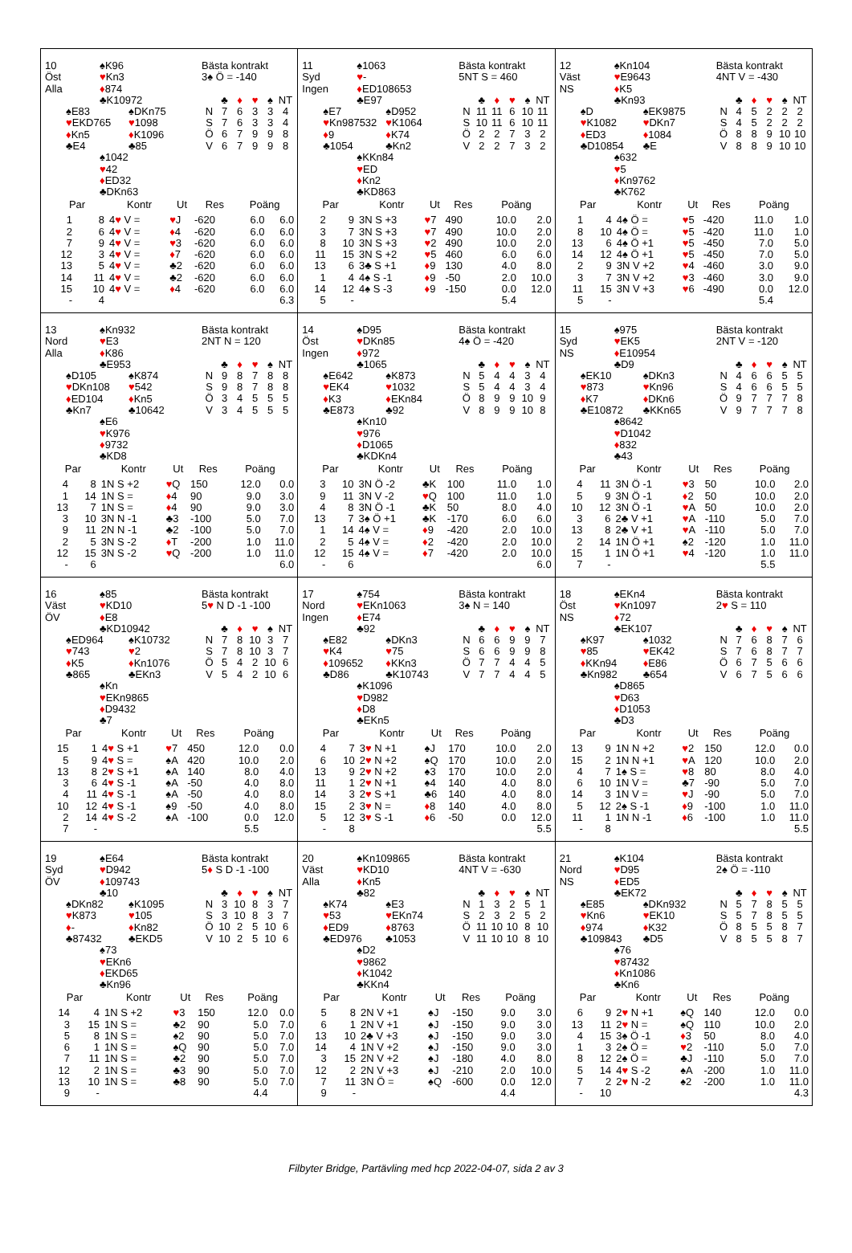10
Öst
Alla
♠K96
♥Kn3
♦874
♣K10972
♠E83
♥EKD765
♦Kn5
♣E4
♠DKn75
♥1098
♦K1096
♣85
♠1042
♥42
♦ED32
♣DKn63
Bästa kontrakt
3♠ Ö = -140
| | ♣ | ♦ | ♥ | ♠ | NT |
| --- | --- | --- | --- | --- | --- |
| N | 7 | 6 | 3 | 3 | 4 |
| S | 7 | 6 | 3 | 3 | 4 |
| Ö | 6 | 7 | 9 | 9 | 8 |
| V | 6 | 7 | 9 | 9 | 8 |
| Par | | Kontr | Ut | Res | Poäng | |
| --- | --- | --- | --- | --- | --- | --- |
| 1 | 8 | 4 ♥ V = | ♥ J | -620 | 6.0 | 6.0 |
| 2 | 6 | 4 ♥ V = | ♦ 4 | -620 | 6.0 | 6.0 |
| 7 | 9 | 4 ♥ V = | ♥ 3 | -620 | 6.0 | 6.0 |
| 12 | 3 | 4 ♥ V = | ♦ 7 | -620 | 6.0 | 6.0 |
| 13 | 5 | 4 ♥ V = | ♣2 | -620 | 6.0 | 6.0 |
| 14 | 11 | 4 ♥ V = | ♣2 | -620 | 6.0 | 6.0 |
| 15 | 10 | 4 ♥ V = | ♦ 4 | -620 | 6.0 | 6.0 |
| - | 4 | | | | | 6.3 |
11
Syd
Ingen
♠1063
♥-
♦ED108653
♣E97
♠E7
♥Kn987532
♦9
♣1054
♠D952
♥K1064
♦K74
♣Kn2
♠KKn84
♥ED
♦Kn2
♣KD863
Bästa kontrakt
5NT S = 460
| | ♣ | ♦ | ♥ | ♠ | NT |
| --- | --- | --- | --- | --- | --- |
| N | 11 | 11 | 6 | 10 | 11 |
| S | 10 | 11 | 6 | 10 | 11 |
| Ö | 2 | 2 | 7 | 3 | 2 |
| V | 2 | 2 | 7 | 3 | 2 |
| Par | | Kontr | Ut | Res | Poäng | |
| --- | --- | --- | --- | --- | --- | --- |
| 2 | 9 | 3N S +3 | ♥ 7 | 490 | 10.0 | 2.0 |
| 3 | 7 | 3N S +3 | ♥ 7 | 490 | 10.0 | 2.0 |
| 8 | 10 | 3N S +3 | ♥ 2 | 490 | 10.0 | 2.0 |
| 11 | 15 | 3N S +2 | ♥ 5 | 460 | 6.0 | 6.0 |
| 13 | 6 | 3♣ S +1 | ♦ 9 | 130 | 4.0 | 8.0 |
| 1 | 4 | 4♠ S -1 | ♦ 9 | -50 | 2.0 | 10.0 |
| 14 | 12 | 4♠ S -3 | ♦ 9 | -150 | 0.0 | 12.0 |
| 5 | - | | | | 5.4 | |
12
Väst
NS
♠Kn104
♥E9643
♦K5
♣Kn93
♠D
♥K1082
♦ED3
♣D10854
♠EK9875
♥DKn7
♦1084
♣E
♠632
♥5
♦Kn9762
♣K762
Bästa kontrakt
4NT V = -430
| | ♣ | ♦ | ♥ | ♠ | NT |
| --- | --- | --- | --- | --- | --- |
| N | 4 | 5 | 2 | 2 | 2 |
| S | 4 | 5 | 2 | 2 | 2 |
| Ö | 8 | 8 | 9 | 10 | 10 |
| V | 8 | 8 | 9 | 10 | 10 |
| Par | | Kontr | Ut | Res | Poäng | |
| --- | --- | --- | --- | --- | --- | --- |
| 1 | 4 | 4♠ Ö = | ♥ 5 | -420 | 11.0 | 1.0 |
| 8 | 10 | 4♠ Ö = | ♥ 5 | -420 | 11.0 | 1.0 |
| 13 | 6 | 4♠ Ö +1 | ♥ 5 | -450 | 7.0 | 5.0 |
| 14 | 12 | 4♠ Ö +1 | ♥ 5 | -450 | 7.0 | 5.0 |
| 2 | 9 | 3N V +2 | ♥ 4 | -460 | 3.0 | 9.0 |
| 3 | 7 | 3N V +2 | ♥ 3 | -460 | 3.0 | 9.0 |
| 11 | 15 | 3N V +3 | ♥ 6 | -490 | 0.0 | 12.0 |
| 5 | - | | | | 5.4 | |
13
Nord
Alla
♠Kn932
♥E3
♦K86
♣E953
♠D105
♥DKn108
♦ED104
♣Kn7
♠K874
♥542
♦Kn5
♣10642
♠E6
♥K976
♦9732
♣KD8
Bästa kontrakt
2NT N = 120
| | ♣ | ♦ | ♥ | ♠ | NT |
| --- | --- | --- | --- | --- | --- |
| N | 9 | 8 | 7 | 8 | 8 |
| S | 9 | 8 | 7 | 8 | 8 |
| Ö | 3 | 4 | 5 | 5 | 5 |
| V | 3 | 4 | 5 | 5 | 5 |
| Par | | Kontr | Ut | Res | Poäng | |
| --- | --- | --- | --- | --- | --- | --- |
| 4 | 8 | 1N S +2 | ♥ Q | 150 | 12.0 | 0.0 |
| 1 | 14 | 1N S = | ♦ 4 | 90 | 9.0 | 3.0 |
| 13 | 7 | 1N S = | ♦ 4 | 90 | 9.0 | 3.0 |
| 3 | 10 | 3N N -1 | ♣3 | -100 | 5.0 | 7.0 |
| 9 | 11 | 2N N -1 | ♣2 | -100 | 5.0 | 7.0 |
| 2 | 5 | 3N S -2 | ♦ T | -200 | 1.0 | 11.0 |
| 12 | 15 | 3N S -2 | ♥ Q | -200 | 1.0 | 11.0 |
| - | 6 | | | | | 6.0 |
14
Öst
Ingen
♠D95
♥DKn85
♦972
♣1065
♠E642
♥EK4
♦K3
♣E873
♠K873
♥1032
♦EKn84
♣92
♠Kn10
♥976
♦D1065
♣KDKn4
Bästa kontrakt
4♠ Ö = -420
| | ♣ | ♦ | ♥ | ♠ | NT |
| --- | --- | --- | --- | --- | --- |
| N | 5 | 4 | 4 | 3 | 4 |
| S | 5 | 4 | 4 | 3 | 4 |
| Ö | 8 | 9 | 9 | 10 | 9 |
| V | 8 | 9 | 9 | 10 | 8 |
| Par | | Kontr | Ut | Res | Poäng | |
| --- | --- | --- | --- | --- | --- | --- |
| 3 | 10 | 3N Ö -2 | ♣K | 100 | 11.0 | 1.0 |
| 9 | 11 | 3N V -2 | ♥ Q | 100 | 11.0 | 1.0 |
| 4 | 8 | 3N Ö -1 | ♣K | 50 | 8.0 | 4.0 |
| 13 | 7 | 3♠ Ö +1 | ♣K | -170 | 6.0 | 6.0 |
| 1 | 14 | 4♠ V = | ♦ 9 | -420 | 2.0 | 10.0 |
| 2 | 5 | 4♠ V = | ♦ 2 | -420 | 2.0 | 10.0 |
| 12 | 15 | 4♠ V = | ♦ 7 | -420 | 2.0 | 10.0 |
| - | 6 | | | | | 6.0 |
15
Syd
NS
♠975
♥EK5
♦E10954
♣D9
♠EK10
♥873
♦K7
♣E10872
♠DKn3
♥Kn96
♦DKn6
♣KKn65
♠8642
♥D1042
♦832
♣43
Bästa kontrakt
2NT V = -120
| | ♣ | ♦ | ♥ | ♠ | NT |
| --- | --- | --- | --- | --- | --- |
| N | 4 | 6 | 6 | 5 | 5 |
| S | 4 | 6 | 6 | 5 | 5 |
| Ö | 9 | 7 | 7 | 7 | 8 |
| V | 9 | 7 | 7 | 7 | 8 |
| Par | | Kontr | Ut | Res | Poäng | |
| --- | --- | --- | --- | --- | --- | --- |
| 4 | 11 | 3N Ö -1 | ♥ 3 | 50 | 10.0 | 2.0 |
| 5 | 9 | 3N Ö -1 | ♦ 2 | 50 | 10.0 | 2.0 |
| 10 | 12 | 3N Ö -1 | ♥ A | 50 | 10.0 | 2.0 |
| 3 | 6 | 2♣ V +1 | ♥ A | -110 | 5.0 | 7.0 |
| 13 | 8 | 2♣ V +1 | ♥ A | -110 | 5.0 | 7.0 |
| 2 | 14 | 1N Ö +1 | ♠2 | -120 | 1.0 | 11.0 |
| 15 | 1 | 1N Ö +1 | ♥ 4 | -120 | 1.0 | 11.0 |
| 7 | - | | | | 5.5 | |
16
Väst
ÖV
♠85
♥KD10
♦E8
♣KD10942
♠ED964
♥743
♦K5
♣865
♠K10732
♥2
♦Kn1076
♣EKn3
♠Kn
♥EKn9865
♦D9432
♣7
Bästa kontrakt
5♥ N D -1 -100
| | ♣ | ♦ | ♥ | ♠ | NT |
| --- | --- | --- | --- | --- | --- |
| N | 7 | 8 | 10 | 3 | 7 |
| S | 7 | 8 | 10 | 3 | 7 |
| Ö | 5 | 4 | 2 | 10 | 6 |
| V | 5 | 4 | 2 | 10 | 6 |
| Par | | Kontr | Ut | Res | Poäng | |
| --- | --- | --- | --- | --- | --- | --- |
| 15 | 1 | 4 ♥ S +1 | ♥ 7 | 450 | 12.0 | 0.0 |
| 5 | 9 | 4 ♥ S = | ♠A | 420 | 10.0 | 2.0 |
| 13 | 8 | 2 ♥ S +1 | ♠A | 140 | 8.0 | 4.0 |
| 3 | 6 | 4 ♥ S -1 | ♠A | -50 | 4.0 | 8.0 |
| 4 | 11 | 4 ♥ S -1 | ♠A | -50 | 4.0 | 8.0 |
| 10 | 12 | 4 ♥ S -1 | ♠9 | -50 | 4.0 | 8.0 |
| 2 | 14 | 4 ♥ S -2 | ♠A | -100 | 0.0 | 12.0 |
| 7 | - | | | | 5.5 | |
17
Nord
Ingen
♠754
♥EKn1063
♦E74
♣92
♠E82
♥K4
♦109652
♣D86
♠DKn3
♥75
♦KKn3
♣K10743
♠K1096
♥D982
♦D8
♣EKn5
Bästa kontrakt
3♠ N = 140
| | ♣ | ♦ | ♥ | ♠ | NT |
| --- | --- | --- | --- | --- | --- |
| N | 6 | 6 | 9 | 9 | 7 |
| S | 6 | 6 | 9 | 9 | 8 |
| Ö | 7 | 7 | 4 | 4 | 5 |
| V | 7 | 7 | 4 | 4 | 5 |
| Par | | Kontr | Ut | Res | Poäng | |
| --- | --- | --- | --- | --- | --- | --- |
| 4 | 7 | 3 ♥ N +1 | ♠J | 170 | 10.0 | 2.0 |
| 6 | 10 | 2 ♥ N +2 | ♠Q | 170 | 10.0 | 2.0 |
| 13 | 9 | 2 ♥ N +2 | ♠3 | 170 | 10.0 | 2.0 |
| 11 | 1 | 2 ♥ N +1 | ♠4 | 140 | 4.0 | 8.0 |
| 14 | 3 | 2 ♥ S +1 | ♣6 | 140 | 4.0 | 8.0 |
| 15 | 2 | 3 ♥ N = | ♦ 8 | 140 | 4.0 | 8.0 |
| 5 | 12 | 3 ♥ S -1 | ♦ 6 | -50 | 0.0 | 12.0 |
| - | 8 | | | | | 5.5 |
18
Öst
NS
♠EKn4
♥Kn1097
♦72
♣EK107
♠K97
♥85
♦KKn94
♣Kn982
♠1032
♥EK42
♦E86
♣654
♠D865
♥D63
♦D1053
♣D3
Bästa kontrakt
2♥ S = 110
| | ♣ | ♦ | ♥ | ♠ | NT |
| --- | --- | --- | --- | --- | --- |
| N | 7 | 6 | 8 | 7 | 6 |
| S | 7 | 6 | 8 | 7 | 7 |
| Ö | 6 | 7 | 5 | 6 | 6 |
| V | 6 | 7 | 5 | 6 | 6 |
| Par | | Kontr | Ut | Res | Poäng | |
| --- | --- | --- | --- | --- | --- | --- |
| 13 | 9 | 1N N +2 | ♥ 2 | 150 | 12.0 | 0.0 |
| 15 | 2 | 1N N +1 | ♥ A | 120 | 10.0 | 2.0 |
| 4 | 7 | 1♠ S = | ♥ 8 | 80 | 8.0 | 4.0 |
| 6 | 10 | 1N V = | ♣7 | -90 | 5.0 | 7.0 |
| 14 | 3 | 1N V = | ♥ J | -90 | 5.0 | 7.0 |
| 5 | 12 | 2♠ S -1 | ♦ 9 | -100 | 1.0 | 11.0 |
| 11 | 1 | 1N N -1 | ♦ 6 | -100 | 1.0 | 11.0 |
| - | 8 | | | | | 5.5 |
19
Syd
ÖV
♠E64
♥D942
♦109743
♣10
♠DKn82
♥K873
♦-
♣87432
♠K1095
♥105
♦Kn82
♣EKD5
♠73
♥EKn6
♦EKD65
♣Kn96
Bästa kontrakt
5♦ S D -1 -100
| | ♣ | ♦ | ♥ | ♠ | NT |
| --- | --- | --- | --- | --- | --- |
| N | 3 | 10 | 8 | 3 | 7 |
| S | 3 | 10 | 8 | 3 | 7 |
| Ö | 10 | 2 | 5 | 10 | 6 |
| V | 10 | 2 | 5 | 10 | 6 |
| Par | | Kontr | Ut | Res | Poäng | |
| --- | --- | --- | --- | --- | --- | --- |
| 14 | 4 | 1N S +2 | ♥ 3 | 150 | 12.0 | 0.0 |
| 3 | 15 | 1N S = | ♣2 | 90 | 5.0 | 7.0 |
| 5 | 8 | 1N S = | ♠2 | 90 | 5.0 | 7.0 |
| 6 | 1 | 1N S = | ♠Q | 90 | 5.0 | 7.0 |
| 7 | 11 | 1N S = | ♣2 | 90 | 5.0 | 7.0 |
| 12 | 2 | 1N S = | ♣3 | 90 | 5.0 | 7.0 |
| 13 | 10 | 1N S = | ♣8 | 90 | 5.0 | 7.0 |
| 9 | - | | | | 4.4 | |
20
Väst
Alla
♠Kn109865
♥KD10
♦Kn5
♣82
♠K74
♥53
♦ED9
♣ED976
♠E3
♥EKn74
♦8763
♣1053
♠D2
♥9862
♦K1042
♣KKn4
Bästa kontrakt
4NT V = -630
| | ♣ | ♦ | ♥ | ♠ | NT |
| --- | --- | --- | --- | --- | --- |
| N | 1 | 3 | 2 | 5 | 1 |
| S | 2 | 3 | 2 | 5 | 2 |
| Ö | 11 | 10 | 10 | 8 | 10 |
| V | 11 | 10 | 10 | 8 | 10 |
| Par | | Kontr | Ut | Res | Poäng | |
| --- | --- | --- | --- | --- | --- | --- |
| 5 | 8 | 2N V +1 | ♠J | -150 | 9.0 | 3.0 |
| 6 | 1 | 2N V +1 | ♠J | -150 | 9.0 | 3.0 |
| 13 | 10 | 2♣ V +3 | ♠J | -150 | 9.0 | 3.0 |
| 14 | 4 | 1N V +2 | ♠J | -150 | 9.0 | 3.0 |
| 3 | 15 | 2N V +2 | ♠J | -180 | 4.0 | 8.0 |
| 12 | 2 | 2N V +3 | ♠J | -210 | 2.0 | 10.0 |
| 7 | 11 | 3N Ö = | ♠Q | -600 | 0.0 | 12.0 |
| 9 | - | | | | 4.4 | |
21
Nord
NS
♠K104
♥D95
♦ED5
♣EK72
♠E85
♥Kn6
♦974
♣109843
♠DKn932
♥EK10
♦K32
♣D5
♠76
♥87432
♦Kn1086
♣Kn6
Bästa kontrakt
2♠ Ö = -110
| | ♣ | ♦ | ♥ | ♠ | NT |
| --- | --- | --- | --- | --- | --- |
| N | 5 | 7 | 8 | 5 | 5 |
| S | 5 | 7 | 8 | 5 | 5 |
| Ö | 8 | 5 | 5 | 8 | 7 |
| V | 8 | 5 | 5 | 8 | 7 |
| Par | | Kontr | Ut | Res | Poäng | |
| --- | --- | --- | --- | --- | --- | --- |
| 6 | 9 | 2 ♥ N +1 | ♠Q | 140 | 12.0 | 0.0 |
| 13 | 11 | 2 ♥ N = | ♠Q | 110 | 10.0 | 2.0 |
| 4 | 15 | 3♠ Ö -1 | ♦ 3 | 50 | 8.0 | 4.0 |
| 1 | 3 | 2♠ Ö = | ♥ 2 | -110 | 5.0 | 7.0 |
| 8 | 12 | 2♠ Ö = | ♣J | -110 | 5.0 | 7.0 |
| 5 | 14 | 4 ♥ S -2 | ♠A | -200 | 1.0 | 11.0 |
| 7 | 2 | 2 ♥ N -2 | ♠2 | -200 | 1.0 | 11.0 |
| - | 10 | | | | | 4.3 |
Filbyter Bridge, Partävling med hcp 2022-04-07, sida 2 av 3